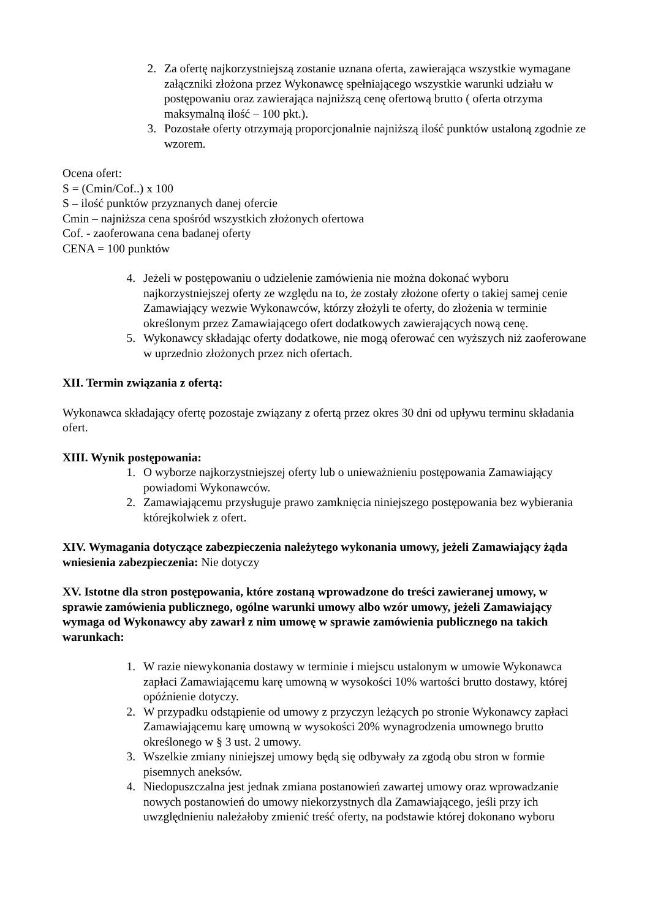2. Za ofertę najkorzystniejszą zostanie uznana oferta, zawierająca wszystkie wymagane załączniki złożona przez Wykonawcę spełniającego wszystkie warunki udziału w postępowaniu oraz zawierająca najniższą cenę ofertową brutto ( oferta otrzyma maksymalną ilość – 100 pkt.).
3. Pozostałe oferty otrzymają proporcjonalnie najniższą ilość punktów ustaloną zgodnie ze wzorem.
Ocena ofert:
S = (Cmin/Cof..) x 100
S – ilość punktów przyznanych danej ofercie
Cmin – najniższa cena spośród wszystkich złożonych ofertowa
Cof. - zaoferowana cena badanej oferty
CENA = 100 punktów
4. Jeżeli w postępowaniu o udzielenie zamówienia nie można dokonać wyboru najkorzystniejszej oferty ze względu na to, że zostały złożone oferty o takiej samej cenie Zamawiający wezwie Wykonawców, którzy złożyli te oferty, do złożenia w terminie określonym przez Zamawiającego ofert dodatkowych zawierających nową cenę.
5. Wykonawcy składając oferty dodatkowe, nie mogą oferować cen wyższych niż zaoferowane w uprzednio złożonych przez nich ofertach.
XII. Termin związania z ofertą:
Wykonawca składający ofertę pozostaje związany z ofertą przez okres 30 dni od upływu terminu składania ofert.
XIII. Wynik postępowania:
1. O wyborze najkorzystniejszej oferty lub o unieważnieniu postępowania Zamawiający powiadomi Wykonawców.
2. Zamawiającemu przysługuje prawo zamknięcia niniejszego postępowania bez wybierania którejkolwiek z ofert.
XIV. Wymagania dotyczące zabezpieczenia należytego wykonania umowy, jeżeli Zamawiający żąda wniesienia zabezpieczenia: Nie dotyczy
XV. Istotne dla stron postępowania, które zostaną wprowadzone do treści zawieranej umowy, w sprawie zamówienia publicznego, ogólne warunki umowy albo wzór umowy, jeżeli Zamawiający wymaga od Wykonawcy aby zawarł z nim umowę w sprawie zamówienia publicznego na takich warunkach:
1. W razie niewykonania dostawy w terminie i miejscu ustalonym w umowie Wykonawca zapłaci Zamawiającemu karę umowną w wysokości 10% wartości brutto dostawy, której opóźnienie dotyczy.
2. W przypadku odstąpienie od umowy z przyczyn leżących po stronie Wykonawcy zapłaci Zamawiającemu karę umowną w wysokości 20% wynagrodzenia umownego brutto określonego w § 3 ust. 2 umowy.
3. Wszelkie zmiany niniejszej umowy będą się odbywały za zgodą obu stron w formie pisemnych aneksów.
4. Niedopuszczalna jest jednak zmiana postanowień zawartej umowy oraz wprowadzanie nowych postanowień do umowy niekorzystnych dla Zamawiającego, jeśli przy ich uwzględnieniu należałoby zmienić treść oferty, na podstawie której dokonano wyboru